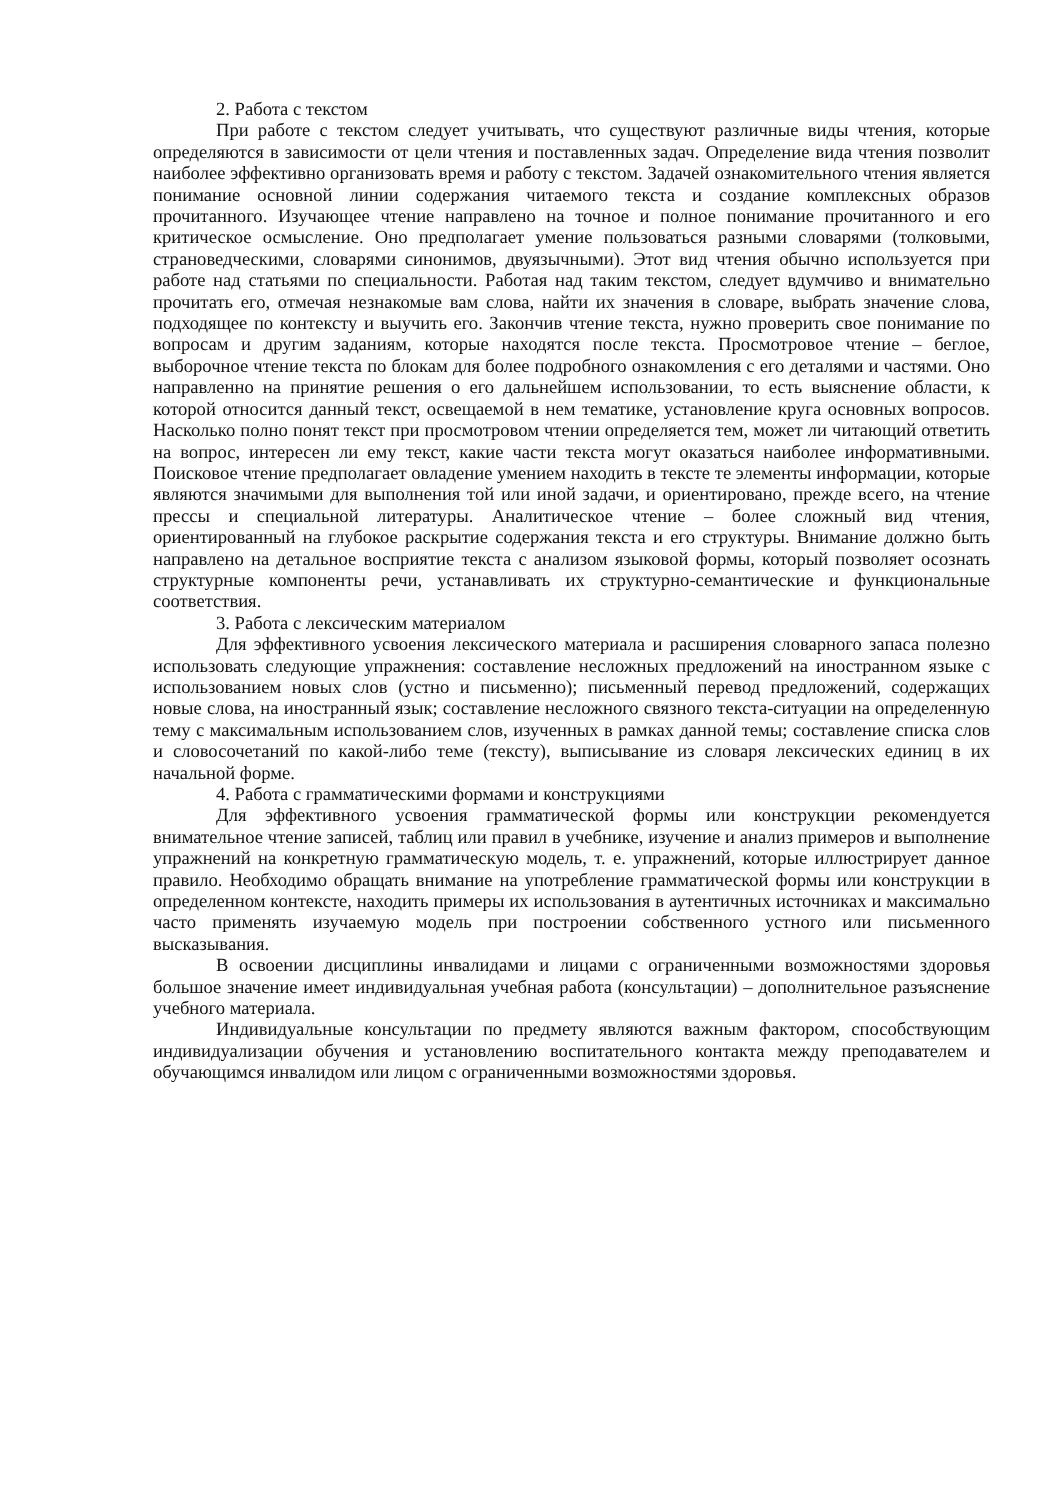2. Работа с текстом
При работе с текстом следует учитывать, что существуют различные виды чтения, которые определяются в зависимости от цели чтения и поставленных задач. Определение вида чтения позволит наиболее эффективно организовать время и работу с текстом. Задачей ознакомительного чтения является понимание основной линии содержания читаемого текста и создание комплексных образов прочитанного. Изучающее чтение направлено на точное и полное понимание прочитанного и его критическое осмысление. Оно предполагает умение пользоваться разными словарями (толковыми, страноведческими, словарями синонимов, двуязычными). Этот вид чтения обычно используется при работе над статьями по специальности. Работая над таким текстом, следует вдумчиво и внимательно прочитать его, отмечая незнакомые вам слова, найти их значения в словаре, выбрать значение слова, подходящее по контексту и выучить его. Закончив чтение текста, нужно проверить свое понимание по вопросам и другим заданиям, которые находятся после текста. Просмотровое чтение – беглое, выборочное чтение текста по блокам для более подробного ознакомления с его деталями и частями. Оно направленно на принятие решения о его дальнейшем использовании, то есть выяснение области, к которой относится данный текст, освещаемой в нем тематике, установление круга основных вопросов. Насколько полно понят текст при просмотровом чтении определяется тем, может ли читающий ответить на вопрос, интересен ли ему текст, какие части текста могут оказаться наиболее информативными. Поисковое чтение предполагает овладение умением находить в тексте те элементы информации, которые являются значимыми для выполнения той или иной задачи, и ориентировано, прежде всего, на чтение прессы и специальной литературы. Аналитическое чтение – более сложный вид чтения, ориентированный на глубокое раскрытие содержания текста и его структуры. Внимание должно быть направлено на детальное восприятие текста с анализом языковой формы, который позволяет осознать структурные компоненты речи, устанавливать их структурно-семантические и функциональные соответствия.
3. Работа с лексическим материалом
Для эффективного усвоения лексического материала и расширения словарного запаса полезно использовать следующие упражнения: составление несложных предложений на иностранном языке с использованием новых слов (устно и письменно); письменный перевод предложений, содержащих новые слова, на иностранный язык; составление несложного связного текста-ситуации на определенную тему с максимальным использованием слов, изученных в рамках данной темы; составление списка слов и словосочетаний по какой-либо теме (тексту), выписывание из словаря лексических единиц в их начальной форме.
4. Работа с грамматическими формами и конструкциями
Для эффективного усвоения грамматической формы или конструкции рекомендуется внимательное чтение записей, таблиц или правил в учебнике, изучение и анализ примеров и выполнение упражнений на конкретную грамматическую модель, т. е. упражнений, которые иллюстрирует данное правило. Необходимо обращать внимание на употребление грамматической формы или конструкции в определенном контексте, находить примеры их использования в аутентичных источниках и максимально часто применять изучаемую модель при построении собственного устного или письменного высказывания.
В освоении дисциплины инвалидами и лицами с ограниченными возможностями здоровья большое значение имеет индивидуальная учебная работа (консультации) – дополнительное разъяснение учебного материала.
Индивидуальные консультации по предмету являются важным фактором, способствующим индивидуализации обучения и установлению воспитательного контакта между преподавателем и обучающимся инвалидом или лицом с ограниченными возможностями здоровья.